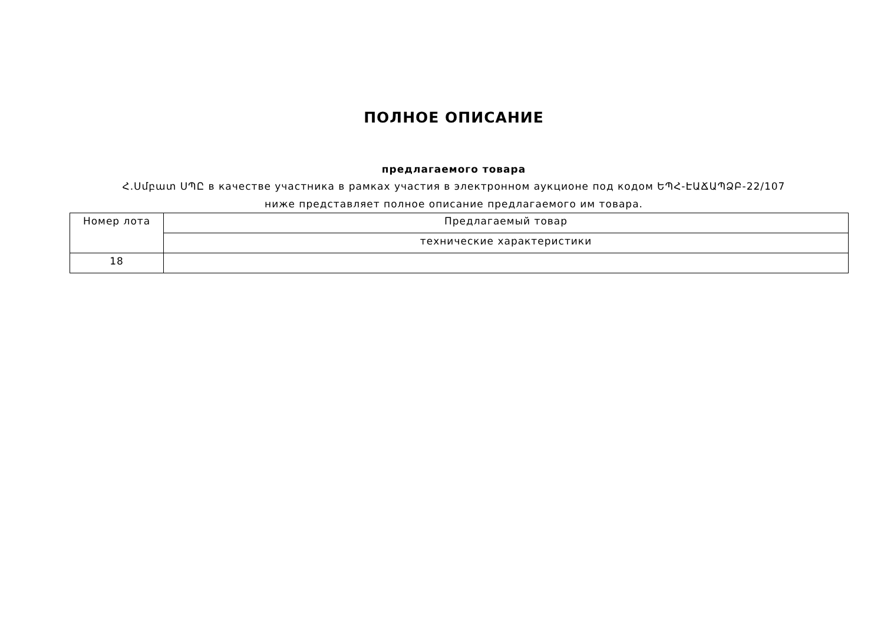ПОЛНОЕ ОПИСАНИЕ
предлагаемого товара
Հ.Սմբատ ՍՊԸ в качестве участника в рамках участия в электронном аукционе под кодом ԵՊՀ-ԷԱՃԱՊՁԲ-22/107 ниже представляет полное описание предлагаемого им товара.
| Номер лота | Предлагаемый товар |
| --- | --- |
| | технические характеристики |
| 18 | |